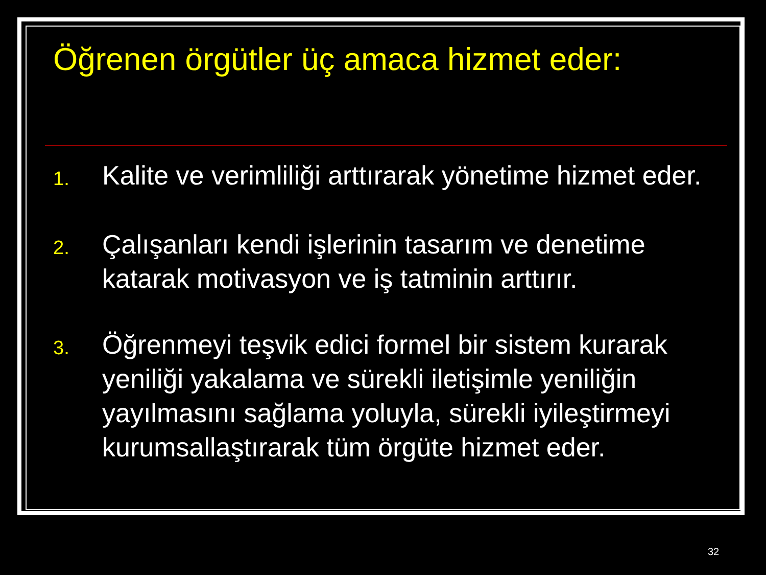Öğrenen örgütler üç amaca hizmet eder:
1. Kalite ve verimliliği arttırarak yönetime hizmet eder.
2. Çalışanları kendi işlerinin tasarım ve denetime katarak motivasyon ve iş tatminin arttırır.
3. Öğrenmeyi teşvik edici formel bir sistem kurarak yeniliği yakalama ve sürekli iletişimle yeniliğin yayılmasını sağlama yoluyla, sürekli iyileştirmeyi kurumsallaştırarak tüm örgüte hizmet eder.
32